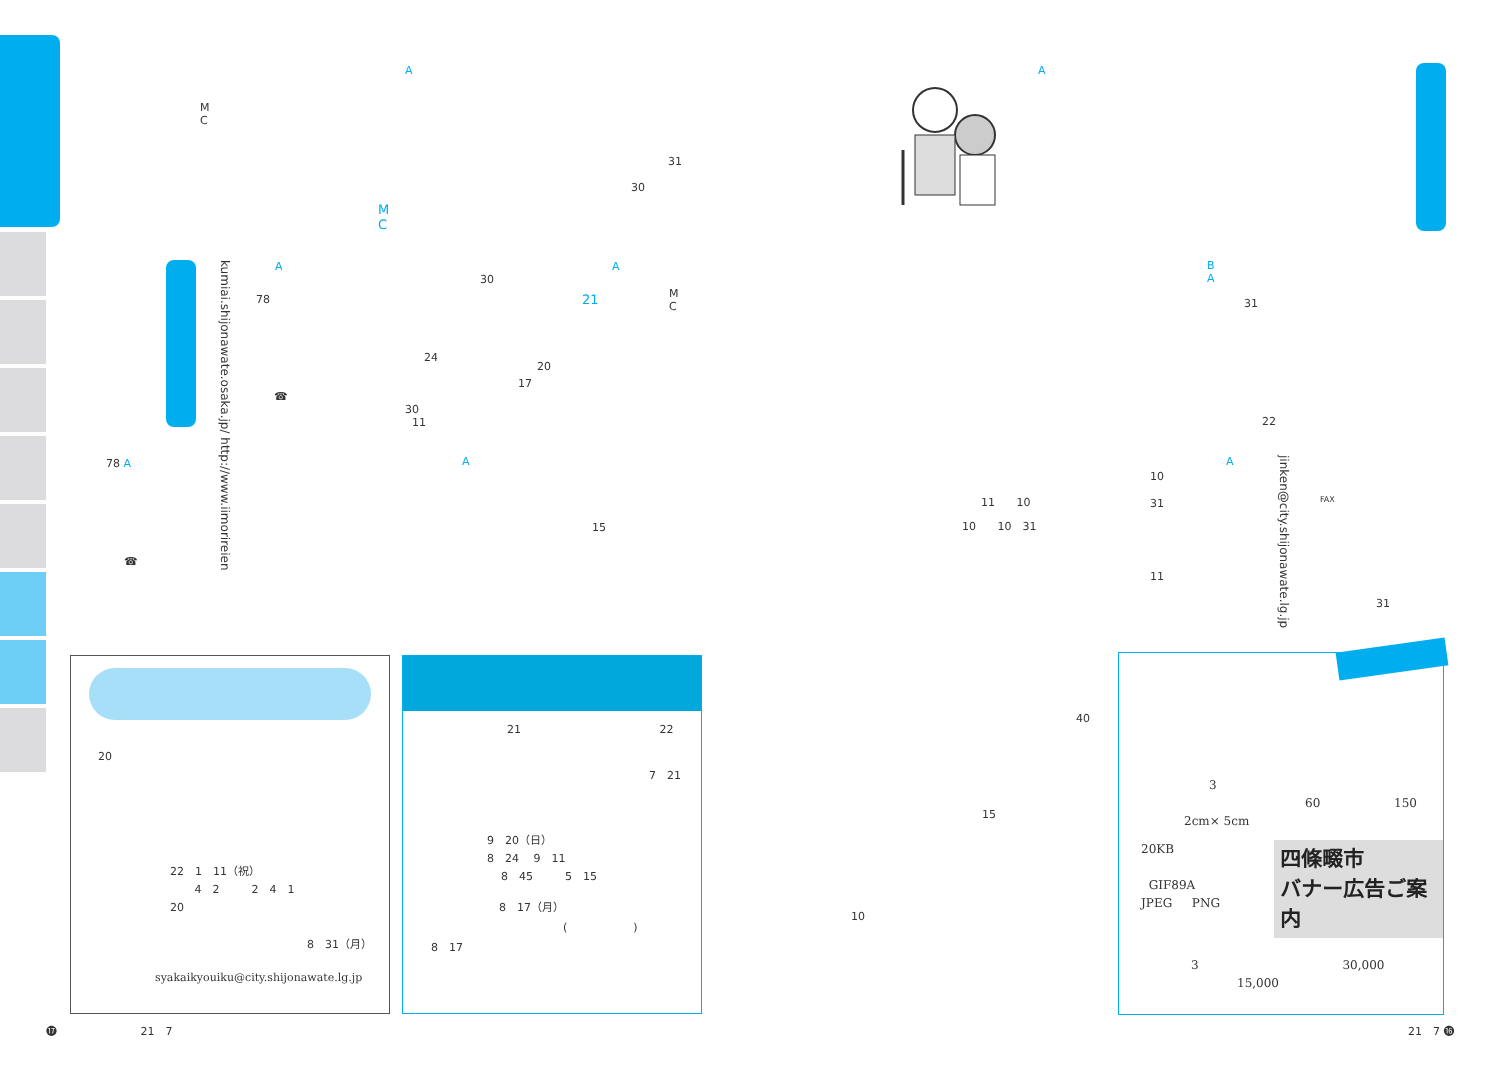A
M
C
31
30
M
C
A
kumiai.shijonawate.osaka.jp/ http://www.iimorireien
78
30
A
21
M
C
24
20
17
30
11
☎
78 A A
15
☎
20
22　1　11（祝）
4　2　 2　4　1
20
8　31（月）
syakaikyouiku@city.shijonawate.lg.jp
21 22
7　21
9　20（日）
8　24　 9　11
8　45　 5　15
8　17（月）
(　　　　　　)
8　17
⓱ 21　7
A
B
A
31
22
A
jinken@city.shijonawate.lg.jp
10
11　 10 31 FAX
10　 10　31
11
31
40
15
10
3
60 150
2cm× 5cm
20KB
GIF89A
JPEG　 PNG
四條畷市
バナー広告ご案内
3 30,000
15,000
21　7 ⓰